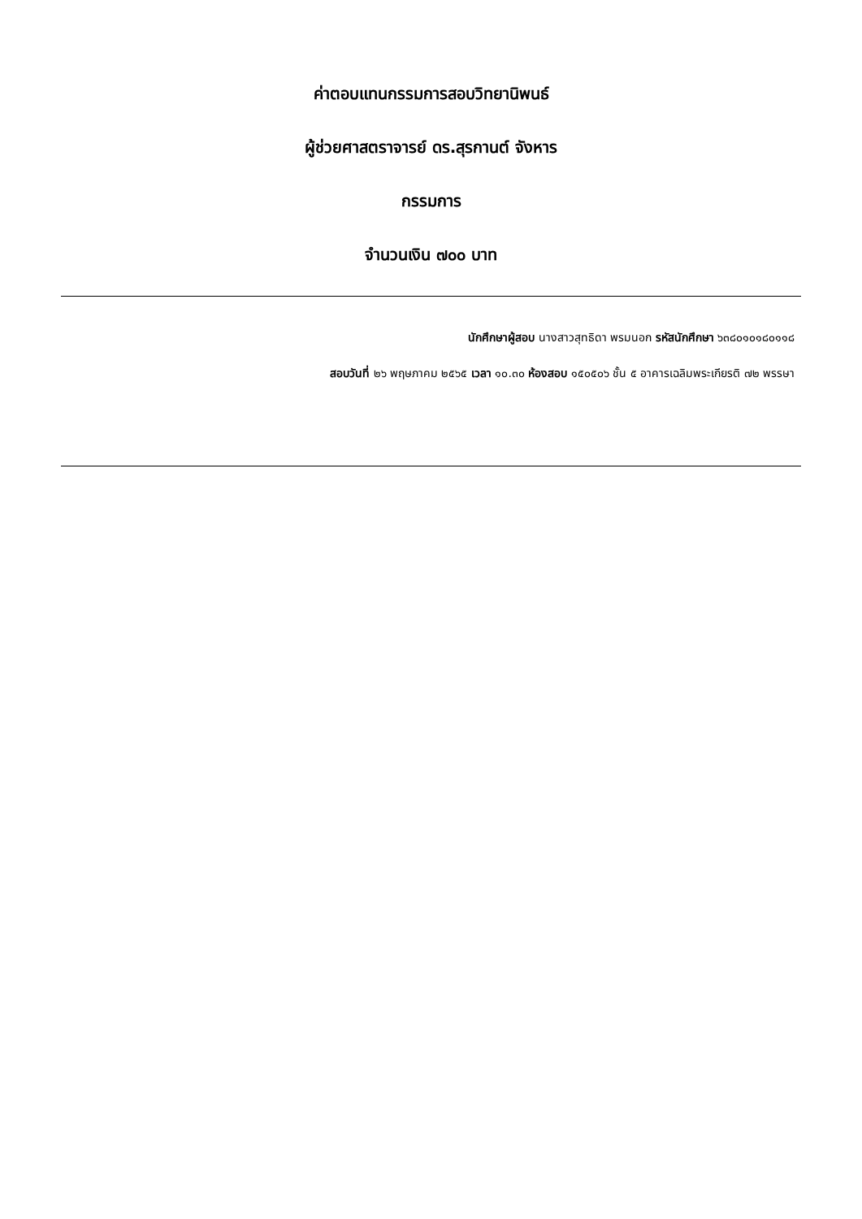ค่าตอบแทนกรรมการสอบวิทยานิพนธ์
ผู้ช่วยศาสตราจารย์ ดร.สุรกานต์ จังหาร
กรรมการ
จำนวนเงิน ๗๐๐ บาท
นักศึกษาผู้สอบ นางสาวสุทธิดา พรมนอก รหัสนักศึกษา ๖๓๘๐๑๐๑๘๐๑๑๘
สอบวันที่ ๒๖ พฤษภาคม ๒๕๖๕ เวลา ๑๐.๓๐ ห้องสอบ ๑๕๐๕๐๖ ชั้น ๕ อาคารเฉลิมพระเกียรติ ๗๒ พรรษา